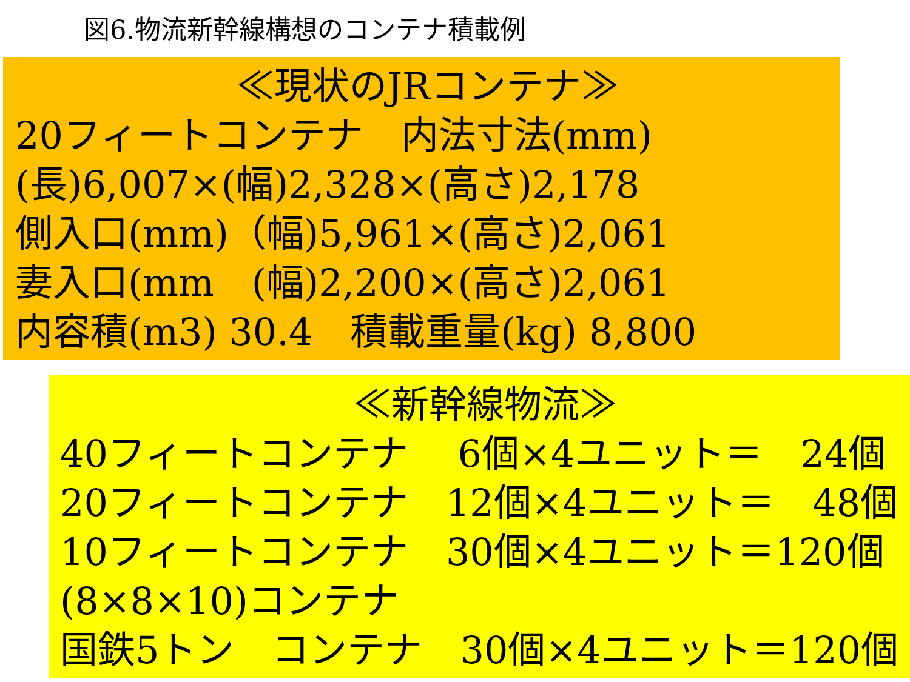図6.物流新幹線構想のコンテナ積載例
≪現状のJRコンテナ≫
20フィートコンテナ　内法寸法(mm)
(長)6,007×(幅)2,328×(高さ)2,178
側入口(mm)（幅)5,961×(高さ)2,061
妻入口(mm　(幅)2,200×(高さ)2,061
内容積(m3) 30.4　積載重量(kg) 8,800
≪新幹線物流≫
40フィートコンテナ　 6個×4ユニット＝　24個
20フィートコンテナ　12個×4ユニット＝　48個
10フィートコンテナ　30個×4ユニット＝120個
(8×8×10)コンテナ
国鉄5トン　コンテナ　30個×4ユニット＝120個